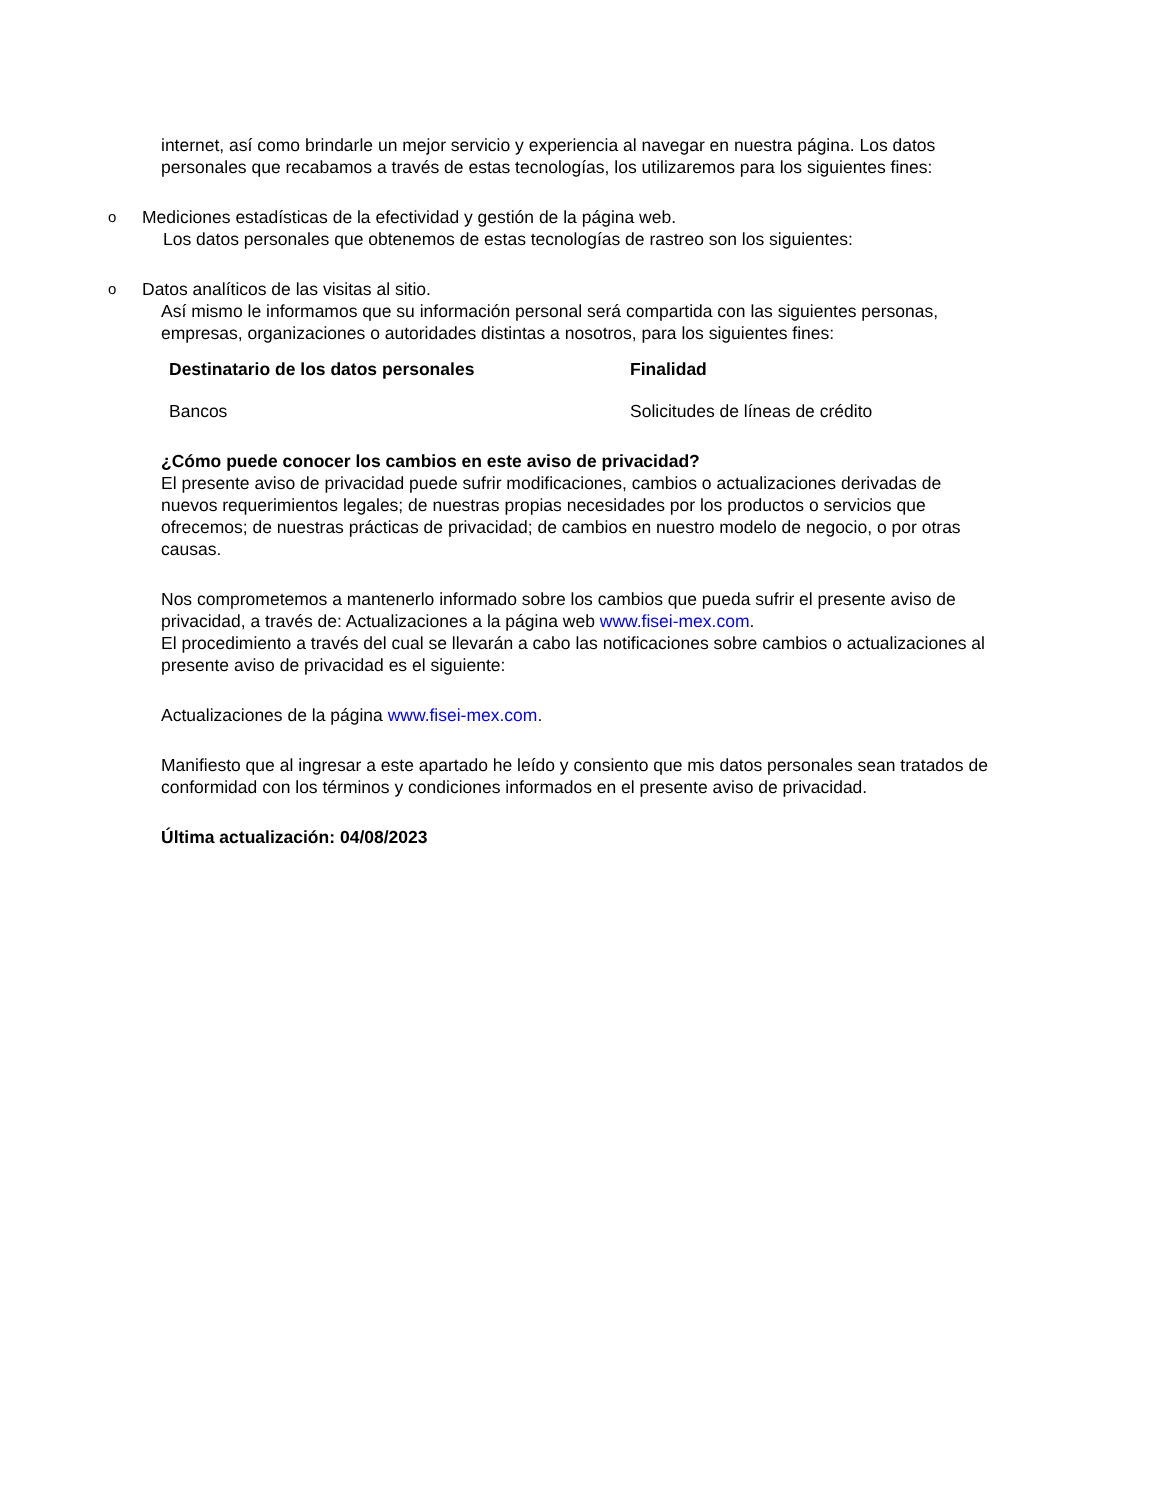internet, así como brindarle un mejor servicio y experiencia al navegar en nuestra página. Los datos personales que recabamos a través de estas tecnologías, los utilizaremos para los siguientes fines:
o
Mediciones estadísticas de la efectividad y gestión de la página web.
Los datos personales que obtenemos de estas tecnologías de rastreo son los siguientes:
o
Datos analíticos de las visitas al sitio.
Así mismo le informamos que su información personal será compartida con las siguientes personas, empresas, organizaciones o autoridades distintas a nosotros, para los siguientes fines:
| Destinatario de los datos personales | Finalidad |
| --- | --- |
| Bancos | Solicitudes de líneas de crédito |
¿Cómo puede conocer los cambios en este aviso de privacidad?
El presente aviso de privacidad puede sufrir modificaciones, cambios o actualizaciones derivadas de nuevos requerimientos legales; de nuestras propias necesidades por los productos o servicios que ofrecemos; de nuestras prácticas de privacidad; de cambios en nuestro modelo de negocio, o por otras causas.
Nos comprometemos a mantenerlo informado sobre los cambios que pueda sufrir el presente aviso de privacidad, a través de: Actualizaciones a la página web www.fisei-mex.com.
El procedimiento a través del cual se llevarán a cabo las notificaciones sobre cambios o actualizaciones al presente aviso de privacidad es el siguiente:
Actualizaciones de la página www.fisei-mex.com.
Manifiesto que al ingresar a este apartado he leído y consiento que mis datos personales sean tratados de conformidad con los términos y condiciones informados en el presente aviso de privacidad.
Última actualización: 04/08/2023